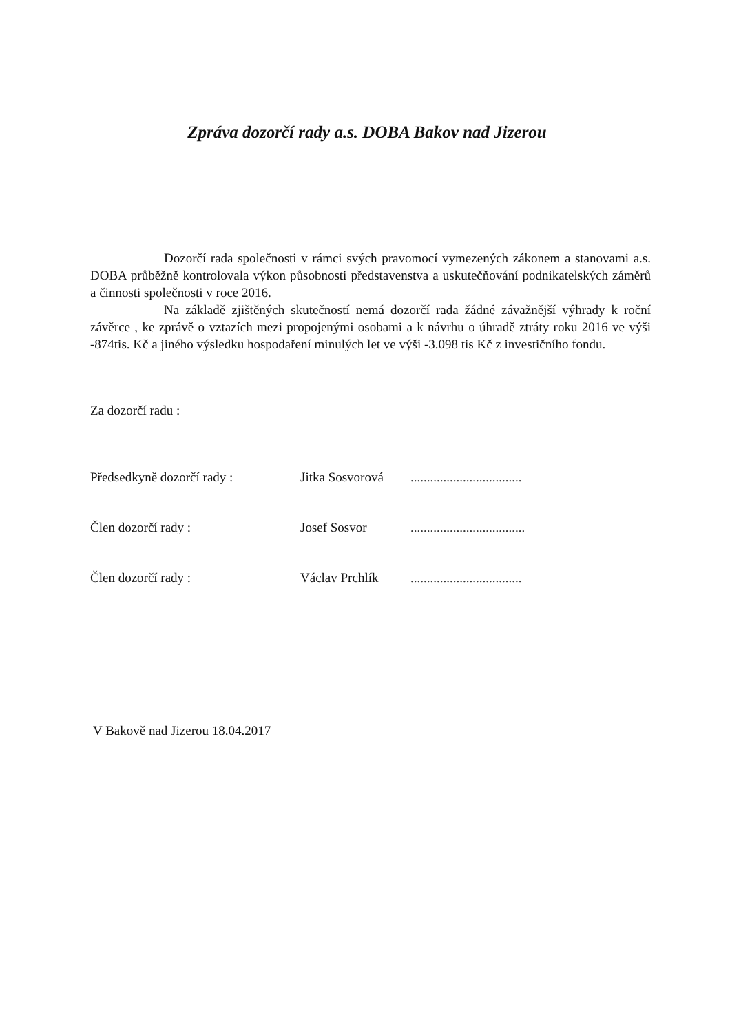Zpráva dozorčí rady a.s. DOBA Bakov nad Jizerou
Dozorčí rada společnosti v rámci svých pravomocí vymezených zákonem a stanovami a.s. DOBA průběžně kontrolovala výkon působnosti představenstva a uskutečňování podnikatelských záměrů a činnosti společnosti v roce 2016.
Na základě zjištěných skutečností nemá dozorčí rada žádné závažnější výhrady k roční závěrce , ke zprávě o vztazích mezi propojenými osobami a k návrhu o úhradě ztráty roku 2016 ve výši -874tis. Kč a jiného výsledku hospodaření minulých let ve výši -3.098 tis Kč z investičního fondu.
Za dozorčí radu :
Předsedkyně dozorčí rady : Jitka Sosvorová..................................
Člen dozorčí rady : Josef Sosvor...................................
Člen dozorčí rady : Václav Prchlík..................................
V Bakově nad Jizerou 18.04.2017